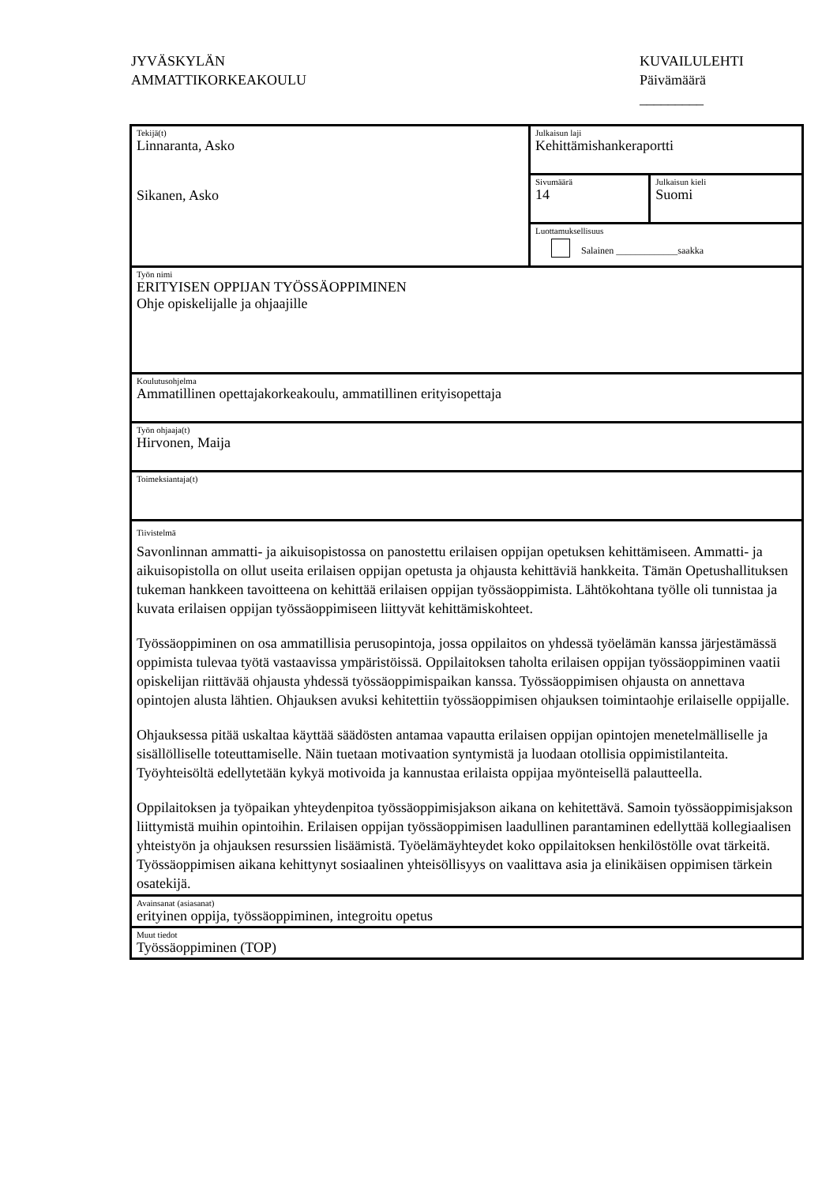JYVÄSKYLÄN
AMMATTIKORKEAKOULU
KUVAILULEHTI
Päivämäärä
_________
| Tekijä(t) Linnaranta, Asko Sikanen, Asko | Julkaisun laji Kehittämishankeraportti | |
| | Sivumäärä 14 | Julkaisun kieli Suomi |
| | Luottamuksellisuus Salainen _____________saakka | |
| Työn nimi ERITYISEN OPPIJAN TYÖSSÄOPPIMINEN Ohje opiskelijalle ja ohjaajille | | |
| Koulutusohjelma Ammatillinen opettajakorkeakoulu, ammatillinen erityisopettaja | | |
| Työn ohjaaja(t) Hirvonen, Maija | | |
| Toimeksiantaja(t) | | |
| Tiivistelmä Savonlinnan ammatti- ja aikuisopistossa on panostettu erilaisen oppijan opetuksen kehittämiseen. Ammatti- ja aikuisopistolla on ollut useita erilaisen oppijan opetusta ja ohjausta kehittäviä hankkeita. Tämän Opetushallituksen tukeman hankkeen tavoitteena on kehittää erilaisen oppijan työssäoppimista. Lähtökohtana työlle oli tunnistaa ja kuvata erilaisen oppijan työssäoppimiseen liittyvät kehittämiskohteet. Työssäoppiminen on osa ammatillisia perusopintoja, jossa oppilaitos on yhdessä työelämän kanssa järjestämässä oppimista tulevaa työtä vastaavissa ympäristöissä. Oppilaitoksen taholta erilaisen oppijan työssäoppiminen vaatii opiskelijan riittävää ohjausta yhdessä työssäoppimispaikan kanssa. Työssäoppimisen ohjausta on annettava opintojen alusta lähtien. Ohjauksen avuksi kehitettiin työssäoppimisen ohjauksen toimintaohje erilaiselle oppijalle. Ohjauksessa pitää uskaltaa käyttää säädösten antamaa vapautta erilaisen oppijan opintojen menetelmälliselle ja sisällölliselle toteuttamiselle. Näin tuetaan motivaation syntymistä ja luodaan otollisia oppimistilanteita. Työyhteisöltä edellytetään kykyä motivoida ja kannustaa erilaista oppijaa myönteisellä palautteella. Oppilaitoksen ja työpaikan yhteydenpitoa työssäoppimisjakson aikana on kehitettävä. Samoin työssäoppimisjakson liittymistä muihin opintoihin. Erilaisen oppijan työssäoppimisen laadullinen parantaminen edellyttää kollegiaalisen yhteistyön ja ohjauksen resurssien lisäämistä. Työelämäyhteydet koko oppilaitoksen henkilöstölle ovat tärkeitä. Työssäoppimisen aikana kehittynyt sosiaalinen yhteisöllisyys on vaalittava asia ja elinikäisen oppimisen tärkein osatekijä. | | |
| Avainsanat (asiasanat) erityinen oppija, työssäoppiminen, integroitu opetus | | |
| Muut tiedot Työssäoppiminen (TOP) | | |